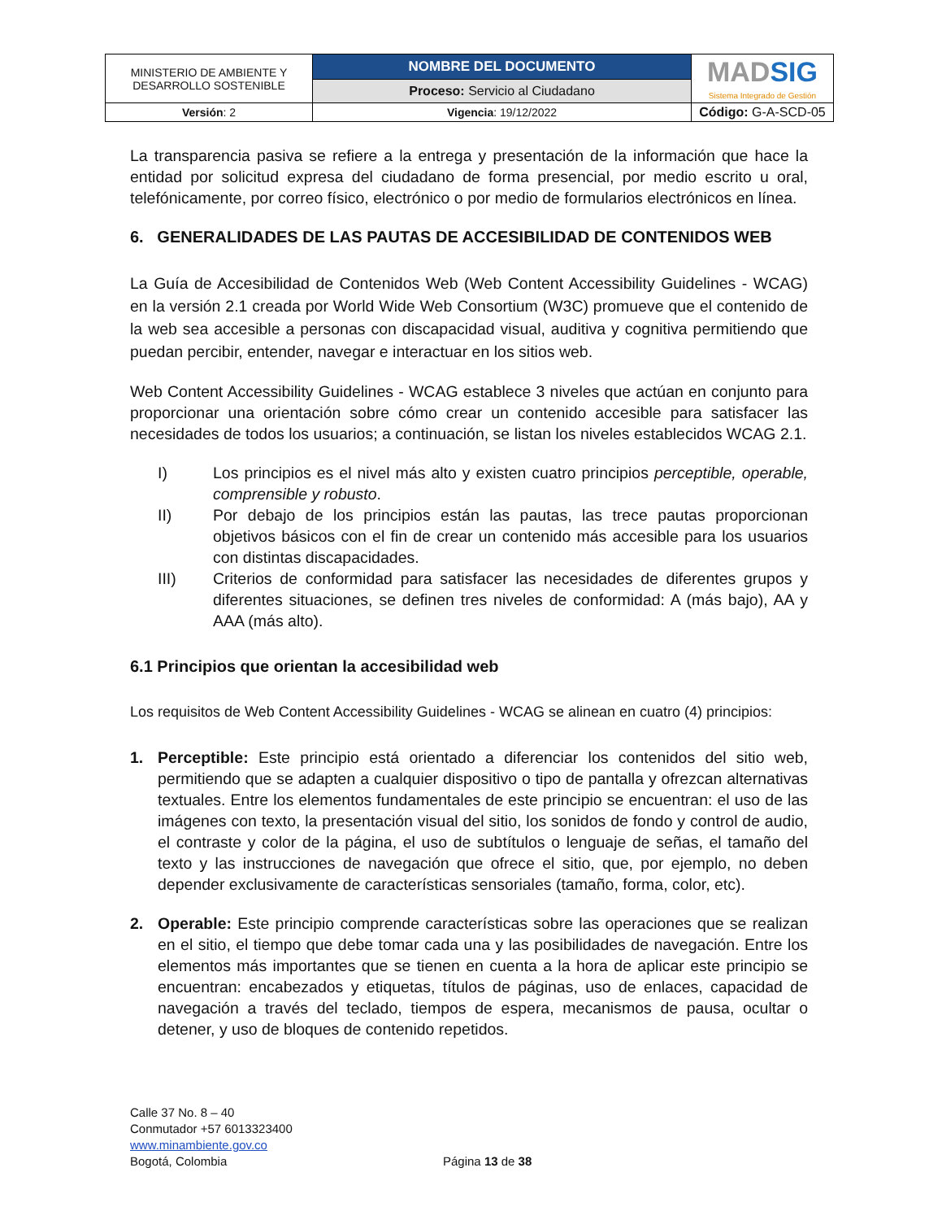| MINISTERIO DE AMBIENTE Y DESARROLLO SOSTENIBLE | NOMBRE DEL DOCUMENTO | MAD SIG Sistema Integrado de Gestión |
| | Proceso: Servicio al Ciudadano | |
| Versión : 2 | Vigencia : 19/12/2022 | Código: G-A-SCD-05 |
La transparencia pasiva se refiere a la entrega y presentación de la información que hace la entidad por solicitud expresa del ciudadano de forma presencial, por medio escrito u oral, telefónicamente, por correo físico, electrónico o por medio de formularios electrónicos en línea.
6. GENERALIDADES DE LAS PAUTAS DE ACCESIBILIDAD DE CONTENIDOS WEB
La Guía de Accesibilidad de Contenidos Web (Web Content Accessibility Guidelines - WCAG) en la versión 2.1 creada por World Wide Web Consortium (W3C) promueve que el contenido de la web sea accesible a personas con discapacidad visual, auditiva y cognitiva permitiendo que puedan percibir, entender, navegar e interactuar en los sitios web.
Web Content Accessibility Guidelines - WCAG establece 3 niveles que actúan en conjunto para proporcionar una orientación sobre cómo crear un contenido accesible para satisfacer las necesidades de todos los usuarios; a continuación, se listan los niveles establecidos WCAG 2.1.
I) Los principios es el nivel más alto y existen cuatro principios perceptible, operable, comprensible y robusto.
II) Por debajo de los principios están las pautas, las trece pautas proporcionan objetivos básicos con el fin de crear un contenido más accesible para los usuarios con distintas discapacidades.
III) Criterios de conformidad para satisfacer las necesidades de diferentes grupos y diferentes situaciones, se definen tres niveles de conformidad: A (más bajo), AA y AAA (más alto).
6.1 Principios que orientan la accesibilidad web
Los requisitos de Web Content Accessibility Guidelines - WCAG se alinean en cuatro (4) principios:
1. Perceptible: Este principio está orientado a diferenciar los contenidos del sitio web, permitiendo que se adapten a cualquier dispositivo o tipo de pantalla y ofrezcan alternativas textuales. Entre los elementos fundamentales de este principio se encuentran: el uso de las imágenes con texto, la presentación visual del sitio, los sonidos de fondo y control de audio, el contraste y color de la página, el uso de subtítulos o lenguaje de señas, el tamaño del texto y las instrucciones de navegación que ofrece el sitio, que, por ejemplo, no deben depender exclusivamente de características sensoriales (tamaño, forma, color, etc).
2. Operable: Este principio comprende características sobre las operaciones que se realizan en el sitio, el tiempo que debe tomar cada una y las posibilidades de navegación. Entre los elementos más importantes que se tienen en cuenta a la hora de aplicar este principio se encuentran: encabezados y etiquetas, títulos de páginas, uso de enlaces, capacidad de navegación a través del teclado, tiempos de espera, mecanismos de pausa, ocultar o detener, y uso de bloques de contenido repetidos.
Calle 37 No. 8 – 40
Conmutador +57 6013323400
www.minambiente.gov.co
Bogotá, Colombia
Página 13 de 38